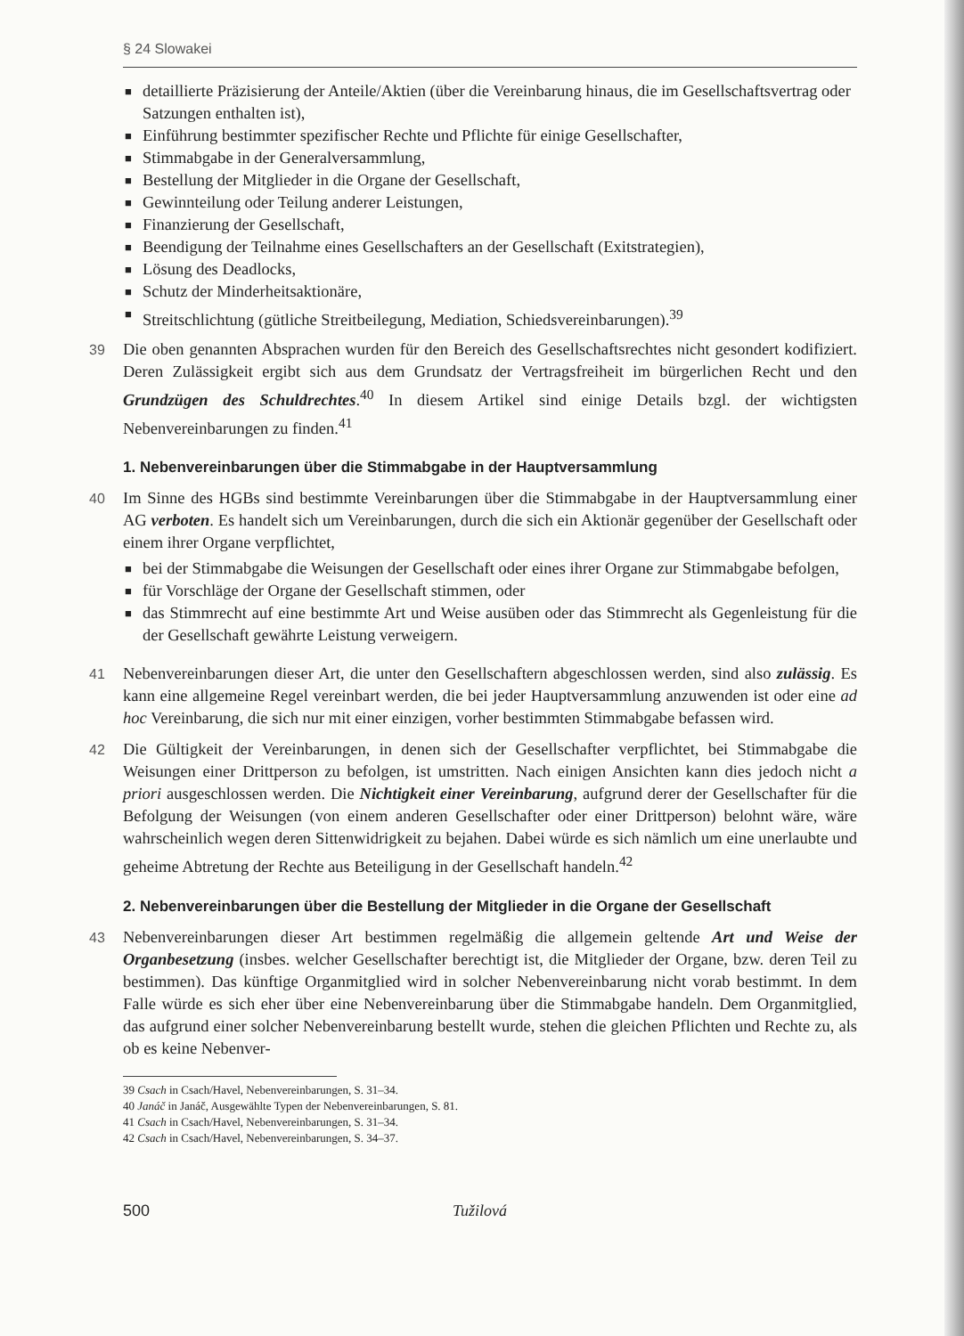§ 24 Slowakei
■ detaillierte Präzisierung der Anteile/Aktien (über die Vereinbarung hinaus, die im Gesellschaftsvertrag oder Satzungen enthalten ist),
■ Einführung bestimmter spezifischer Rechte und Pflichte für einige Gesellschafter,
■ Stimmabgabe in der Generalversammlung,
■ Bestellung der Mitglieder in die Organe der Gesellschaft,
■ Gewinnteilung oder Teilung anderer Leistungen,
■ Finanzierung der Gesellschaft,
■ Beendigung der Teilnahme eines Gesellschafters an der Gesellschaft (Exitstrategien),
■ Lösung des Deadlocks,
■ Schutz der Minderheitsaktionäre,
■ Streitschlichtung (gütliche Streitbeilegung, Mediation, Schiedsvereinbarungen).<sup>39</sup>
39
Die oben genannten Absprachen wurden für den Bereich des Gesellschaftsrechtes nicht gesondert kodifiziert. Deren Zulässigkeit ergibt sich aus dem Grundsatz der Vertragsfreiheit im bürgerlichen Recht und den Grundzügen des Schuldrechtes.<sup>40</sup> In diesem Artikel sind einige Details bzgl. der wichtigsten Nebenvereinbarungen zu finden.<sup>41</sup>
1. Nebenvereinbarungen über die Stimmabgabe in der Hauptversammlung
40
Im Sinne des HGBs sind bestimmte Vereinbarungen über die Stimmabgabe in der Hauptversammlung einer AG verboten. Es handelt sich um Vereinbarungen, durch die sich ein Aktionär gegenüber der Gesellschaft oder einem ihrer Organe verpflichtet,
■ bei der Stimmabgabe die Weisungen der Gesellschaft oder eines ihrer Organe zur Stimmabgabe befolgen,
■ für Vorschläge der Organe der Gesellschaft stimmen, oder
■ das Stimmrecht auf eine bestimmte Art und Weise ausüben oder das Stimmrecht als Gegenleistung für die der Gesellschaft gewährte Leistung verweigern.
41
Nebenvereinbarungen dieser Art, die unter den Gesellschaftern abgeschlossen werden, sind also zulässig. Es kann eine allgemeine Regel vereinbart werden, die bei jeder Hauptversammlung anzuwenden ist oder eine ad hoc Vereinbarung, die sich nur mit einer einzigen, vorher bestimmten Stimmabgabe befassen wird.
42
Die Gültigkeit der Vereinbarungen, in denen sich der Gesellschafter verpflichtet, bei Stimmabgabe die Weisungen einer Drittperson zu befolgen, ist umstritten. Nach einigen Ansichten kann dies jedoch nicht a priori ausgeschlossen werden. Die Nichtigkeit einer Vereinbarung, aufgrund derer der Gesellschafter für die Befolgung der Weisungen (von einem anderen Gesellschafter oder einer Drittperson) belohnt wäre, wäre wahrscheinlich wegen deren Sittenwidrigkeit zu bejahen. Dabei würde es sich nämlich um eine unerlaubte und geheime Abtretung der Rechte aus Beteiligung in der Gesellschaft handeln.<sup>42</sup>
2. Nebenvereinbarungen über die Bestellung der Mitglieder in die Organe der Gesellschaft
43
Nebenvereinbarungen dieser Art bestimmen regelmäßig die allgemein geltende Art und Weise der Organbesetzung (insbes. welcher Gesellschafter berechtigt ist, die Mitglieder der Organe, bzw. deren Teil zu bestimmen). Das künftige Organmitglied wird in solcher Nebenvereinbarung nicht vorab bestimmt. In dem Falle würde es sich eher über eine Nebenvereinbarung über die Stimmabgabe handeln. Dem Organmitglied, das aufgrund einer solcher Nebenvereinbarung bestellt wurde, stehen die gleichen Pflichten und Rechte zu, als ob es keine Nebenver-
39 Csach in Csach/Havel, Nebenvereinbarungen, S. 31–34.
40 Janáč in Janáč, Ausgewählte Typen der Nebenvereinbarungen, S. 81.
41 Csach in Csach/Havel, Nebenvereinbarungen, S. 31–34.
42 Csach in Csach/Havel, Nebenvereinbarungen, S. 34–37.
500 Tužilová